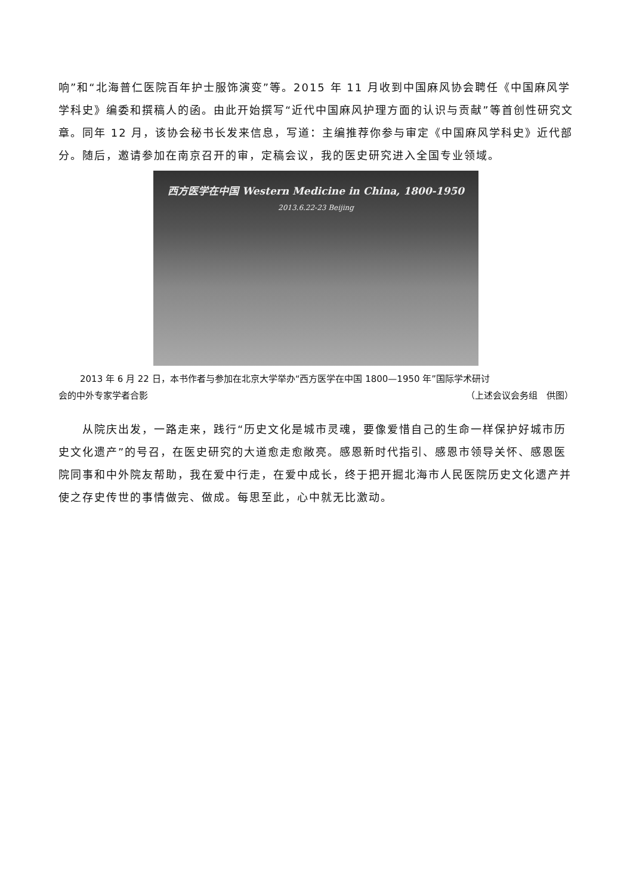响”和“北海普仁医院百年护士服饰演变”等。2015 年 11 月收到中国麻风协会聘任《中国麻风学学科史》编委和撰稿人的函。由此开始撰写“近代中国麻风护理方面的认识与贡献”等首创性研究文章。同年 12 月，该协会秘书长发来信息，写道：主编推荐你参与审定《中国麻风学科史》近代部分。随后，邀请参加在南京召开的审，定稿会议，我的医史研究进入全国专业领域。
西方医学在中国 Western Medicine in China, 1800-1950
2013.6.22-23 Beijing
2013 年 6 月 22 日，本书作者与参加在北京大学举办“西方医学在中国 1800—1950 年”国际学术研讨
会的中外专家学者合影 （上述会议会务组　供图）
从院庆出发，一路走来，践行“历史文化是城市灵魂，要像爱惜自己的生命一样保护好城市历史文化遗产”的号召，在医史研究的大道愈走愈敞亮。感恩新时代指引、感恩市领导关怀、感恩医院同事和中外院友帮助，我在爱中行走，在爱中成长，终于把开掘北海市人民医院历史文化遗产并使之存史传世的事情做完、做成。每思至此，心中就无比激动。